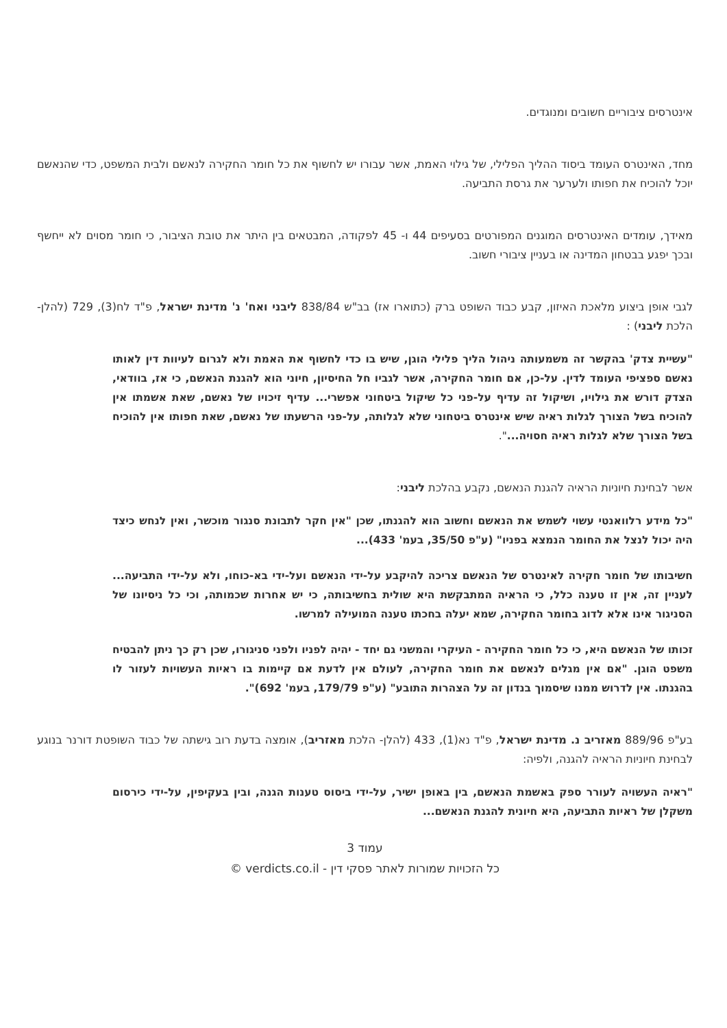אינטרסים ציבוריים חשובים ומנוגדים.
מחד, האינטרס העומד ביסוד ההליך הפלילי, של גילוי האמת, אשר עבורו יש לחשוף את כל חומר החקירה לנאשם ולבית המשפט, כדי שהנאשם יוכל להוכיח את חפותו ולערער את גרסת התביעה.
מאידך, עומדים האינטרסים המוגנים המפורטים בסעיפים 44 ו- 45 לפקודה, המבטאים בין היתר את טובת הציבור, כי חומר מסוים לא ייחשף ובכך יפגע בבטחון המדינה או בעניין ציבורי חשוב.
לגבי אופן ביצוע מלאכת האיזון, קבע כבוד השופט ברק (כתוארו אז) בב"ש 838/84 ליבני ואח' נ' מדינת ישראל, פ"ד לח(3), 729 (להלן- הלכת ליבני) :
"עשיית צדק' בהקשר זה משמעותה ניהול הליך פלילי הוגן, שיש בו כדי לחשוף את האמת ולא לגרום לעיוות דין לאותו נאשם ספציפי העומד לדין. על-כן, אם חומר החקירה, אשר לגביו חל החיסיון, חיוני הוא להגנת הנאשם, כי אז, בוודאי, הצדק דורש את גילויו, ושיקול זה עדיף על-פני כל שיקול ביטחוני אפשרי... עדיף זיכויו של נאשם, שאת אשמתו אין להוכיח בשל הצורך לגלות ראיה שיש אינטרס ביטחוני שלא לגלותה, על-פני הרשעתו של נאשם, שאת חפותו אין להוכיח בשל הצורך שלא לגלות ראיה חסויה...".
אשר לבחינת חיוניות הראיה להגנת הנאשם, נקבע בהלכת ליבני:
"כל מידע רלוואנטי עשוי לשמש את הנאשם וחשוב הוא להגנתו, שכן "אין חקר לתבונת סנגור מוכשר, ואין לנחש כיצד היה יכול לנצל את החומר הנמצא בפניו" (ע"פ 35/50, בעמ' 433)...
חשיבותו של חומר חקירה לאינטרס של הנאשם צריכה להיקבע על-ידי הנאשם ועל-ידי בא-כוחו, ולא על-ידי התביעה... לעניין זה, אין זו טענה כלל, כי הראיה המתבקשת היא שולית בחשיבותה, כי יש אחרות שכמותה, וכי כל ניסיונו של הסניגור אינו אלא לדוג בחומר החקירה, שמא יעלה בחכתו טענה המועילה למרשו.
זכותו של הנאשם היא, כי כל חומר החקירה - העיקרי והמשני גם יחד - יהיה לפניו ולפני סניגורו, שכן רק כך ניתן להבטיח משפט הוגן. "אם אין מגלים לנאשם את חומר החקירה, לעולם אין לדעת אם קיימות בו ראיות העשויות לעזור לו בהגנתו. אין לדרוש ממנו שיסמוך בנדון זה על הצהרות התובע" (ע"פ 179/79, בעמ' 692)".
בע"פ 889/96 מאזריב נ. מדינת ישראל, פ"ד נא(1), 433 (להלן- הלכת מאזריב), אומצה בדעת רוב גישתה של כבוד השופטת דורנר בנוגע לבחינת חיוניות הראיה להגנה, ולפיה:
"ראיה העשויה לעורר ספק באשמת הנאשם, בין באופן ישיר, על-ידי ביסוס טענות הגנה, ובין בעקיפין, על-ידי כירסום משקלן של ראיות התביעה, היא חיונית להגנת הנאשם...
עמוד 3
כל הזכויות שמורות לאתר פסקי דין - verdicts.co.il ©